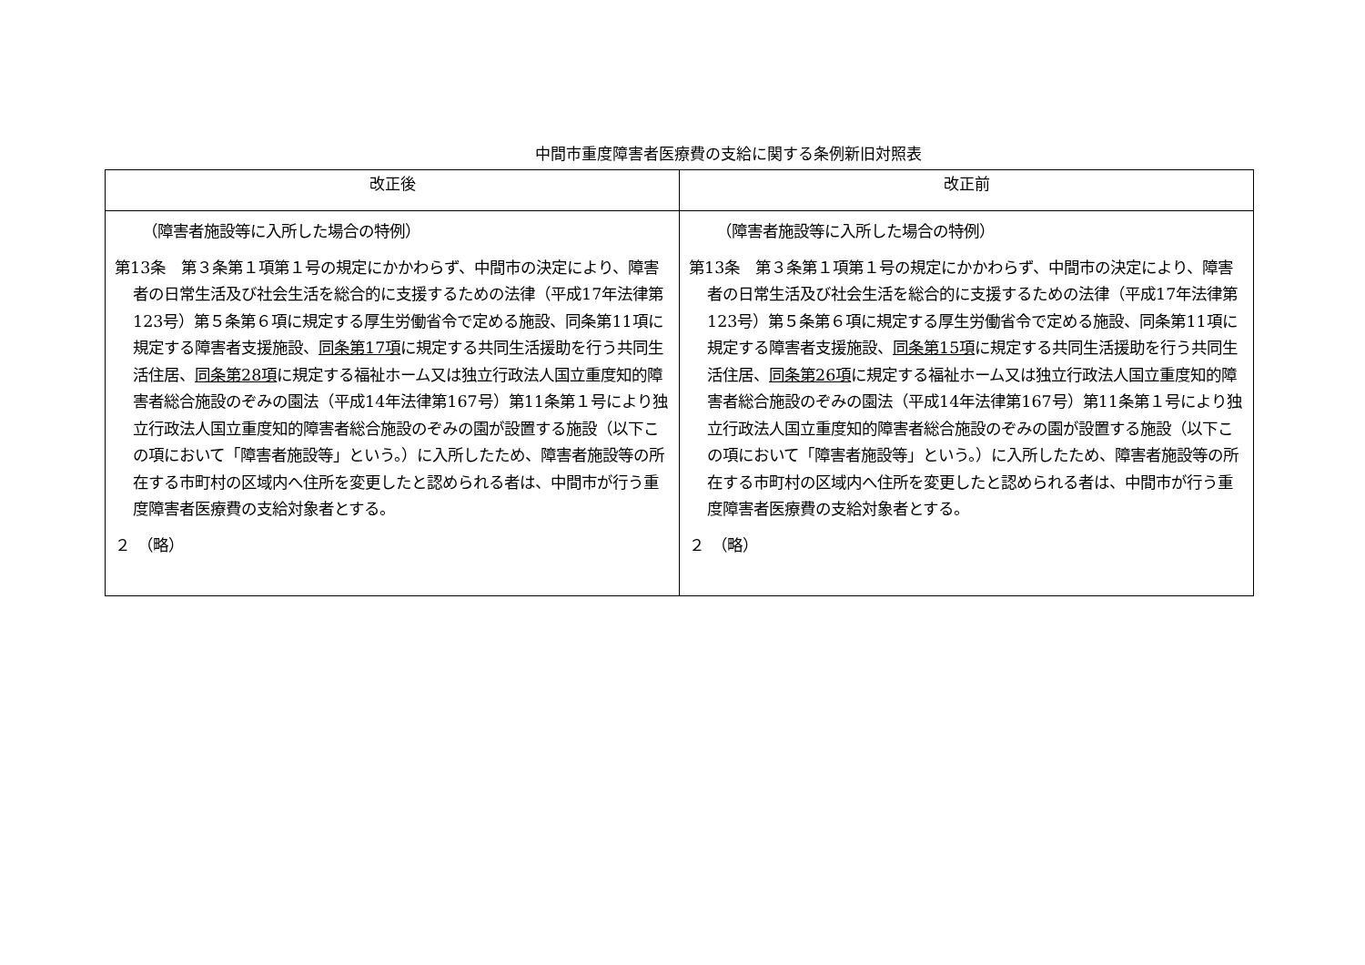中間市重度障害者医療費の支給に関する条例新旧対照表
| 改正後 | 改正前 |
| --- | --- |
| （障害者施設等に入所した場合の特例） 第13条 第３条第１項第１号の規定にかかわらず、中間市の決定により、障害者の日常生活及び社会生活を総合的に支援するための法律（平成17年法律第123号）第５条第６項に規定する厚生労働省令で定める施設、同条第11項に規定する障害者支援施設、 同条第17項 に規定する共同生活援助を行う共同生活住居、 同条第28項 に規定する福祉ホーム又は独立行政法人国立重度知的障害者総合施設のぞみの園法（平成14年法律第167号）第11条第１号により独立行政法人国立重度知的障害者総合施設のぞみの園が設置する施設（以下この項において「障害者施設等」という。）に入所したため、障害者施設等の所在する市町村の区域内へ住所を変更したと認められる者は、中間市が行う重度障害者医療費の支給対象者とする。 ２ （略） | （障害者施設等に入所した場合の特例） 第13条 第３条第１項第１号の規定にかかわらず、中間市の決定により、障害者の日常生活及び社会生活を総合的に支援するための法律（平成17年法律第123号）第５条第６項に規定する厚生労働省令で定める施設、同条第11項に規定する障害者支援施設、 同条第15項 に規定する共同生活援助を行う共同生活住居、 同条第26項 に規定する福祉ホーム又は独立行政法人国立重度知的障害者総合施設のぞみの園法（平成14年法律第167号）第11条第１号により独立行政法人国立重度知的障害者総合施設のぞみの園が設置する施設（以下この項において「障害者施設等」という。）に入所したため、障害者施設等の所在する市町村の区域内へ住所を変更したと認められる者は、中間市が行う重度障害者医療費の支給対象者とする。 ２ （略） |